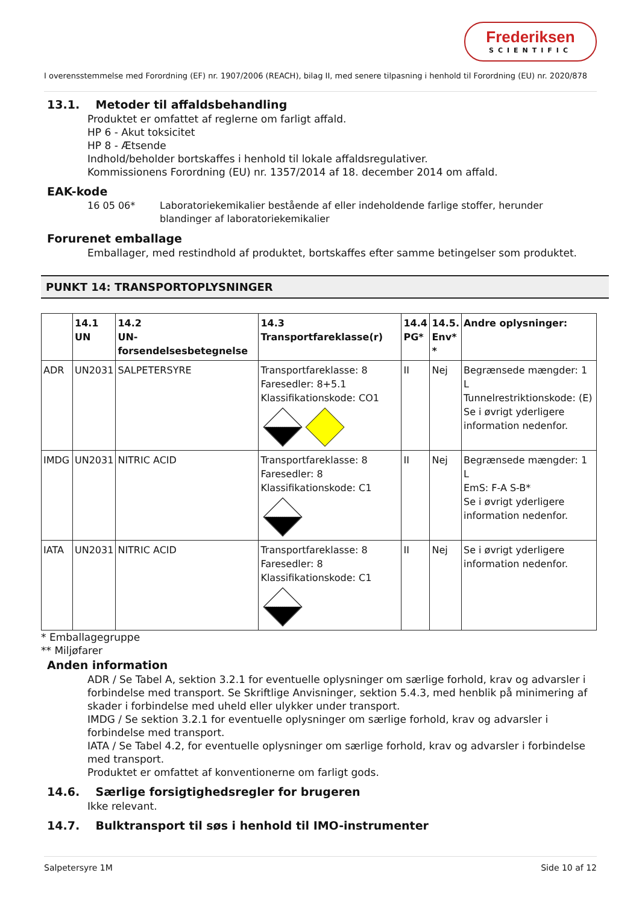Frederiksen
SCIENTIFIC
I overensstemmelse med Forordning (EF) nr. 1907/2006 (REACH), bilag II, med senere tilpasning i henhold til Forordning (EU) nr. 2020/878
13.1. Metoder til affaldsbehandling
Produktet er omfattet af reglerne om farligt affald.
HP 6 - Akut toksicitet
HP 8 - Ætsende
Indhold/beholder bortskaffes i henhold til lokale affaldsregulativer.
Kommissionens Forordning (EU) nr. 1357/2014 af 18. december 2014 om affald.
EAK-kode
16 05 06* Laboratoriekemikalier bestående af eller indeholdende farlige stoffer, herunder blandinger af laboratoriekemikalier
Forurenet emballage
Emballager, med restindhold af produktet, bortskaffes efter samme betingelser som produktet.
PUNKT 14: TRANSPORTOPLYSNINGER
| | 14.1 UN | 14.2 UN-forsendelsesbetegnelse | 14.3 Transportfareklasse(r) | 14.4 PG* | 14.5. Env* * | Andre oplysninger: |
| --- | --- | --- | --- | --- | --- | --- |
| ADR | UN2031 | SALPETERSYRE | Transportfareklasse: 8 Faresedler: 8+5.1 Klassifikationskode: CO1 | II | Nej | Begrænsede mængder: 1 L Tunnelrestriktionskode: (E) Se i øvrigt yderligere information nedenfor. |
| IMDG | UN2031 | NITRIC ACID | Transportfareklasse: 8 Faresedler: 8 Klassifikationskode: C1 | II | Nej | Begrænsede mængder: 1 L EmS: F-A S-B* Se i øvrigt yderligere information nedenfor. |
| IATA | UN2031 | NITRIC ACID | Transportfareklasse: 8 Faresedler: 8 Klassifikationskode: C1 | II | Nej | Se i øvrigt yderligere information nedenfor. |
* Emballagegruppe
** Miljøfarer
Anden information
ADR / Se Tabel A, sektion 3.2.1 for eventuelle oplysninger om særlige forhold, krav og advarsler i forbindelse med transport. Se Skriftlige Anvisninger, sektion 5.4.3, med henblik på minimering af skader i forbindelse med uheld eller ulykker under transport.
IMDG / Se sektion 3.2.1 for eventuelle oplysninger om særlige forhold, krav og advarsler i forbindelse med transport.
IATA / Se Tabel 4.2, for eventuelle oplysninger om særlige forhold, krav og advarsler i forbindelse med transport.
Produktet er omfattet af konventionerne om farligt gods.
14.6. Særlige forsigtighedsregler for brugeren
Ikke relevant.
14.7. Bulktransport til søs i henhold til IMO-instrumenter
Salpetersyre 1M Side 10 af 12